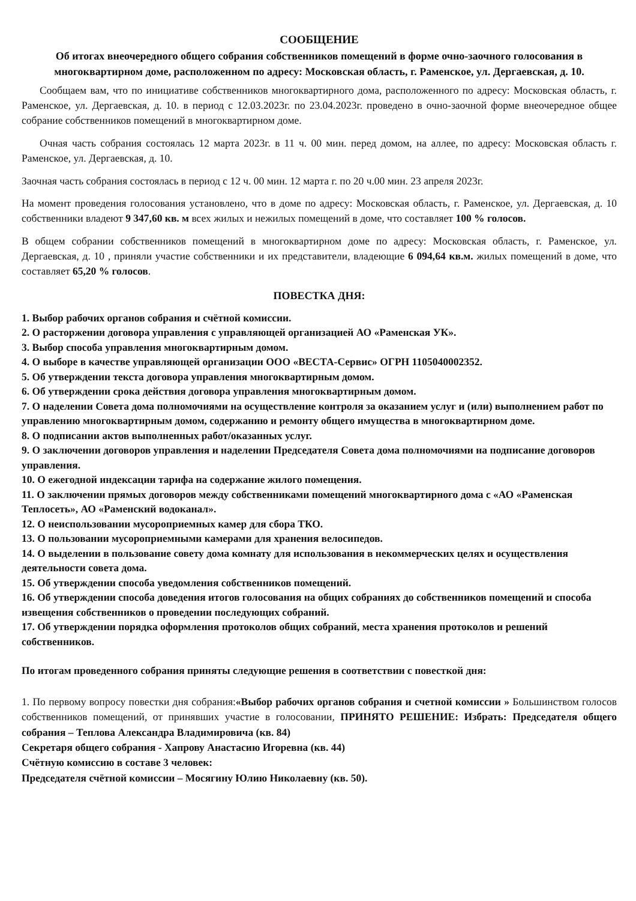СООБЩЕНИЕ
Об итогах внеочередного общего собрания собственников помещений в форме очно-заочного голосования в многоквартирном доме, расположенном по адресу: Московская область, г. Раменское, ул. Дергаевская, д. 10.
Сообщаем вам, что по инициативе собственников многоквартирного дома, расположенного по адресу: Московская область, г. Раменское, ул. Дергаевская, д. 10. в период с 12.03.2023г. по 23.04.2023г. проведено в очно-заочной форме внеочередное общее собрание собственников помещений в многоквартирном доме.
Очная часть собрания состоялась 12 марта 2023г. в 11 ч. 00 мин. перед домом, на аллее, по адресу: Московская область г. Раменское, ул. Дергаевская, д. 10.
Заочная часть собрания состоялась в период с 12 ч. 00 мин. 12 марта г. по 20 ч.00 мин. 23 апреля 2023г.
На момент проведения голосования установлено, что в доме по адресу: Московская область, г. Раменское, ул. Дергаевская, д. 10 собственники владеют 9 347,60 кв. м всех жилых и нежилых помещений в доме, что составляет 100 % голосов.
В общем собрании собственников помещений в многоквартирном доме по адресу: Московская область, г. Раменское, ул. Дергаевская, д. 10 , приняли участие собственники и их представители, владеющие 6 094,64 кв.м. жилых помещений в доме, что составляет 65,20 % голосов.
ПОВЕСТКА ДНЯ:
1. Выбор рабочих органов собрания и счётной комиссии.
2. О расторжении договора управления с управляющей организацией АО «Раменская УК».
3. Выбор способа управления многоквартирным домом.
4. О выборе в качестве управляющей организации ООО «ВЕСТА-Сервис» ОГРН 1105040002352.
5. Об утверждении текста договора управления многоквартирным домом.
6. Об утверждении срока действия договора управления многоквартирным домом.
7. О наделении Совета дома полномочиями на осуществление контроля за оказанием услуг и (или) выполнением работ по управлению многоквартирным домом, содержанию и ремонту общего имущества в многоквартирном доме.
8. О подписании актов выполненных работ/оказанных услуг.
9. О заключении договоров управления и наделении Председателя Совета дома полномочиями на подписание договоров управления.
10. О ежегодной индексации тарифа на содержание жилого помещения.
11. О заключении прямых договоров между собственниками помещений многоквартирного дома с «АО «Раменская Теплосеть», АО «Раменский водоканал».
12. О неиспользовании мусороприемных камер для сбора ТКО.
13. О пользовании мусороприемными камерами для хранения велосипедов.
14. О выделении в пользование совету дома комнату для использования в некоммерческих целях и осуществления деятельности совета дома.
15. Об утверждении способа уведомления собственников помещений.
16. Об утверждении способа доведения итогов голосования на общих собраниях до собственников помещений и способа извещения собственников о проведении последующих собраний.
17. Об утверждении порядка оформления протоколов общих собраний, места хранения протоколов и решений собственников.
По итогам проведенного собрания приняты следующие решения в соответствии с повесткой дня:
1. По первому вопросу повестки дня собрания:«Выбор рабочих органов собрания и счетной комиссии » Большинством голосов собственников помещений, от принявших участие в голосовании, ПРИНЯТО РЕШЕНИЕ: Избрать: Председателя общего собрания – Теплова Александра Владимировича (кв. 84)
Секретаря общего собрания - Хапрову Анастасию Игоревна (кв. 44)
Счётную комиссию в составе 3 человек:
Председателя счётной комиссии – Мосягину Юлию Николаевну (кв. 50).